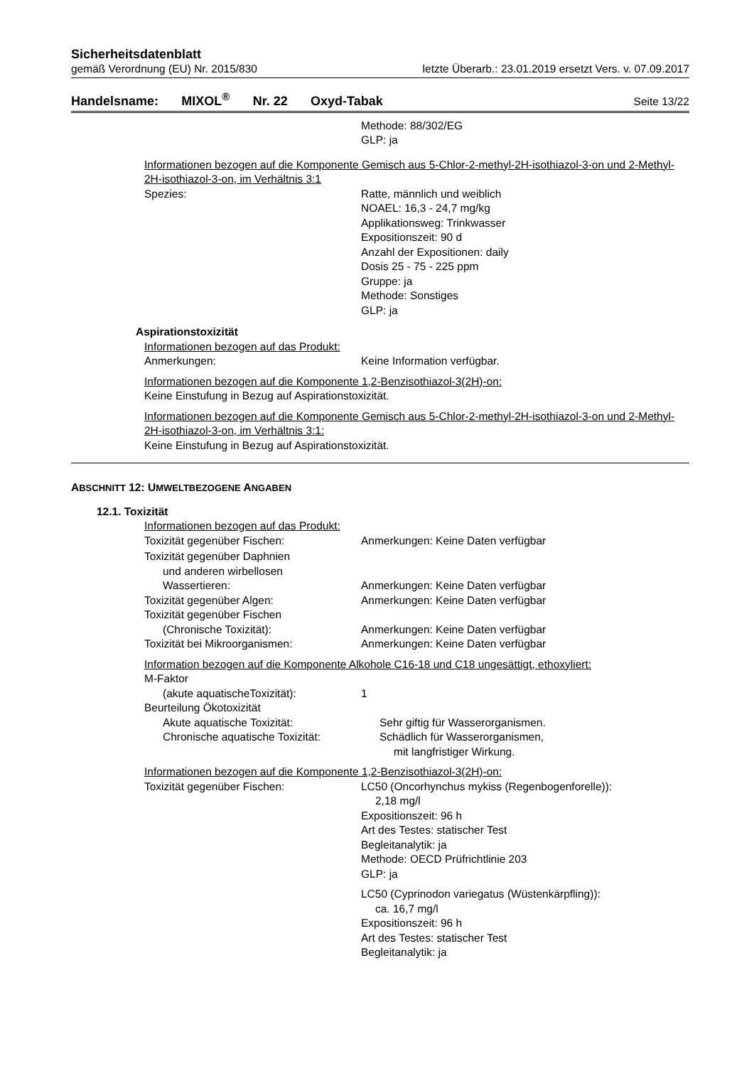Sicherheitsdatenblatt
gemäß Verordnung (EU) Nr. 2015/830 letzte Überarb.: 23.01.2019 ersetzt Vers. v. 07.09.2017
Handelsname: MIXOL<sup>®</sup> Nr. 22 Oxyd-Tabak Seite 13/22
Methode: 88/302/EG
GLP: ja
Informationen bezogen auf die Komponente Gemisch aus 5-Chlor-2-methyl-2H-isothiazol-3-on und 2-Methyl-2H-isothiazol-3-on, im Verhältnis 3:1
Spezies: Ratte, männlich und weiblich
NOAEL: 16,3 - 24,7 mg/kg
Applikationsweg: Trinkwasser
Expositionszeit: 90 d
Anzahl der Expositionen: daily
Dosis 25 - 75 - 225 ppm
Gruppe: ja
Methode: Sonstiges
GLP: ja
Aspirationstoxizität
Informationen bezogen auf das Produkt:
Anmerkungen: Keine Information verfügbar.
Informationen bezogen auf die Komponente 1,2-Benzisothiazol-3(2H)-on:
Keine Einstufung in Bezug auf Aspirationstoxizität.
Informationen bezogen auf die Komponente Gemisch aus 5-Chlor-2-methyl-2H-isothiazol-3-on und 2-Methyl-2H-isothiazol-3-on, im Verhältnis 3:1:
Keine Einstufung in Bezug auf Aspirationstoxizität.
ABSCHNITT 12: UMWELTBEZOGENE ANGABEN
12.1. Toxizität
Informationen bezogen auf das Produkt:
Toxizität gegenüber Fischen: Anmerkungen: Keine Daten verfügbar
Toxizität gegenüber Daphnien
und anderen wirbellosen
Wassertieren:
Anmerkungen: Keine Daten verfügbar
Toxizität gegenüber Algen: Anmerkungen: Keine Daten verfügbar
Toxizität gegenüber Fischen
(Chronische Toxizität):
Anmerkungen: Keine Daten verfügbar
Toxizität bei Mikroorganismen: Anmerkungen: Keine Daten verfügbar
Information bezogen auf die Komponente Alkohole C16-18 und C18 ungesättigt, ethoxyliert:
M-Faktor
(akute aquatischeToxizität):
1
Beurteilung Ökotoxizität
Akute aquatische Toxizität:
Chronische aquatische Toxizität:
Sehr giftig für Wasserorganismen.
Schädlich für Wasserorganismen,
mit langfristiger Wirkung.
Informationen bezogen auf die Komponente 1,2-Benzisothiazol-3(2H)-on:
Toxizität gegenüber Fischen: LC50 (Oncorhynchus mykiss (Regenbogenforelle)):
2,18 mg/l
Expositionszeit: 96 h
Art des Testes: statischer Test
Begleitanalytik: ja
Methode: OECD Prüfrichtlinie 203
GLP: ja
LC50 (Cyprinodon variegatus (Wüstenkärpfling)):
ca. 16,7 mg/l
Expositionszeit: 96 h
Art des Testes: statischer Test
Begleitanalytik: ja